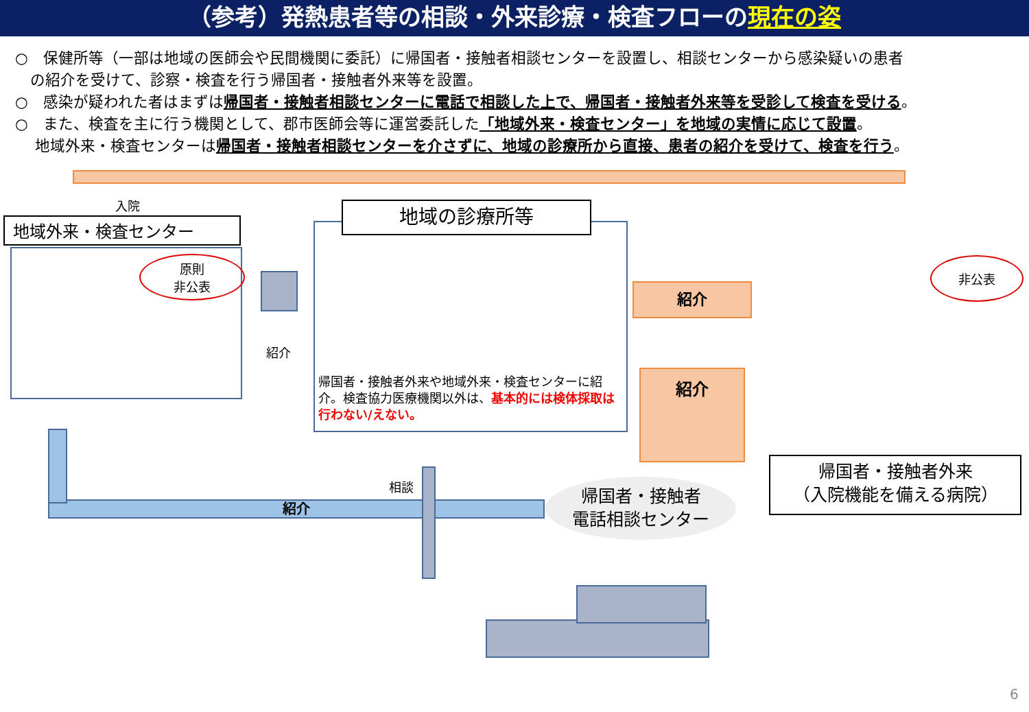（参考）発熱患者等の相談・外来診療・検査フローの現在の姿
○　保健所等（一部は地域の医師会や民間機関に委託）に帰国者・接触者相談センターを設置し、相談センターから感染疑いの患者
　の紹介を受けて、診察・検査を行う帰国者・接触者外来等を設置。
○　感染が疑われた者はまずは帰国者・接触者相談センターに電話で相談した上で、帰国者・接触者外来等を受診して検査を受ける。
○　また、検査を主に行う機関として、郡市医師会等に運営委託した「地域外来・検査センター」を地域の実情に応じて設置。
　 地域外来・検査センターは帰国者・接触者相談センターを介さずに、地域の診療所から直接、患者の紹介を受けて、検査を行う。
入院
地域外来・検査センター
原則
非公表
紹介
地域の診療所等
帰国者・接触者外来や地域外来・検査センターに紹介。検査協力医療機関以外は、基本的には検体採取は行わない/えない。
紹介
紹介
非公表
帰国者・接触者外来
（入院機能を備える病院）
紹介
相談
帰国者・接触者
電話相談センター
6